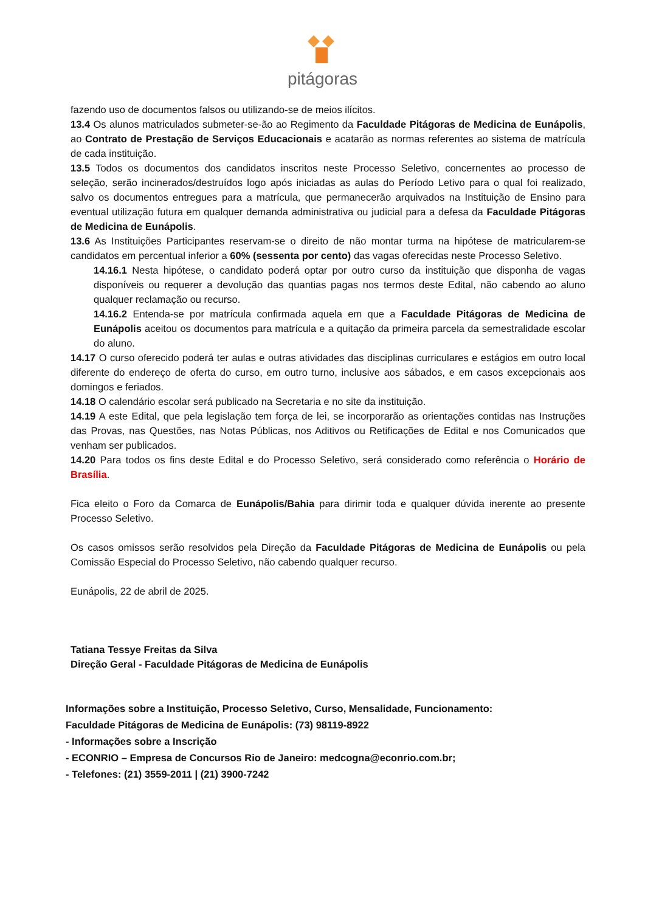pitágoras
fazendo uso de documentos falsos ou utilizando-se de meios ilícitos.
13.4 Os alunos matriculados submeter-se-ão ao Regimento da Faculdade Pitágoras de Medicina de Eunápolis, ao Contrato de Prestação de Serviços Educacionais e acatarão as normas referentes ao sistema de matrícula de cada instituição.
13.5 Todos os documentos dos candidatos inscritos neste Processo Seletivo, concernentes ao processo de seleção, serão incinerados/destruídos logo após iniciadas as aulas do Período Letivo para o qual foi realizado, salvo os documentos entregues para a matrícula, que permanecerão arquivados na Instituição de Ensino para eventual utilização futura em qualquer demanda administrativa ou judicial para a defesa da Faculdade Pitágoras de Medicina de Eunápolis.
13.6 As Instituições Participantes reservam-se o direito de não montar turma na hipótese de matricularem-se candidatos em percentual inferior a 60% (sessenta por cento) das vagas oferecidas neste Processo Seletivo.
14.16.1 Nesta hipótese, o candidato poderá optar por outro curso da instituição que disponha de vagas disponíveis ou requerer a devolução das quantias pagas nos termos deste Edital, não cabendo ao aluno qualquer reclamação ou recurso.
14.16.2 Entenda-se por matrícula confirmada aquela em que a Faculdade Pitágoras de Medicina de Eunápolis aceitou os documentos para matrícula e a quitação da primeira parcela da semestralidade escolar do aluno.
14.17 O curso oferecido poderá ter aulas e outras atividades das disciplinas curriculares e estágios em outro local diferente do endereço de oferta do curso, em outro turno, inclusive aos sábados, e em casos excepcionais aos domingos e feriados.
14.18 O calendário escolar será publicado na Secretaria e no site da instituição.
14.19 A este Edital, que pela legislação tem força de lei, se incorporarão as orientações contidas nas Instruções das Provas, nas Questões, nas Notas Públicas, nos Aditivos ou Retificações de Edital e nos Comunicados que venham ser publicados.
14.20 Para todos os fins deste Edital e do Processo Seletivo, será considerado como referência o Horário de Brasília.
Fica eleito o Foro da Comarca de Eunápolis/Bahia para dirimir toda e qualquer dúvida inerente ao presente Processo Seletivo.
Os casos omissos serão resolvidos pela Direção da Faculdade Pitágoras de Medicina de Eunápolis ou pela Comissão Especial do Processo Seletivo, não cabendo qualquer recurso.
Eunápolis, 22 de abril de 2025.
Tatiana Tessye Freitas da Silva
Direção Geral - Faculdade Pitágoras de Medicina de Eunápolis
Informações sobre a Instituição, Processo Seletivo, Curso, Mensalidade, Funcionamento:
Faculdade Pitágoras de Medicina de Eunápolis: (73) 98119-8922
- Informações sobre a Inscrição
- ECONRIO – Empresa de Concursos Rio de Janeiro: medcogna@econrio.com.br;
- Telefones: (21) 3559-2011 | (21) 3900-7242